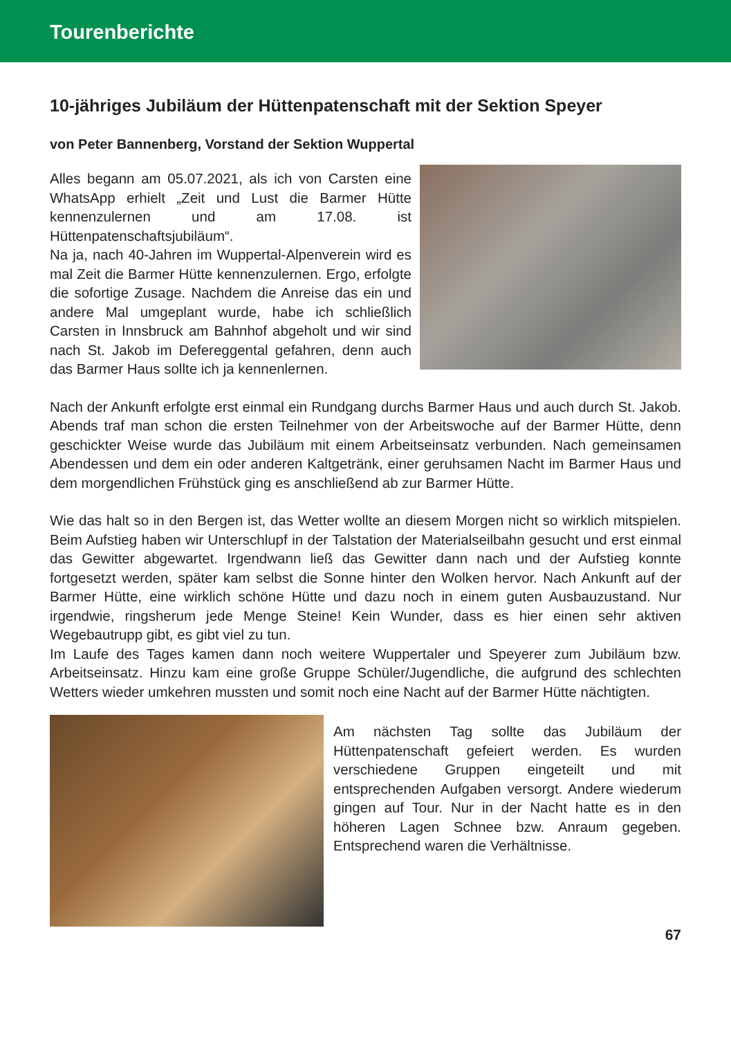Tourenberichte
10-jähriges Jubiläum der Hüttenpatenschaft mit der Sektion Speyer
von Peter Bannenberg, Vorstand der Sektion Wuppertal
Alles begann am 05.07.2021, als ich von Carsten eine WhatsApp erhielt „Zeit und Lust die Barmer Hütte kennenzulernen und am 17.08. ist Hüttenpatenschaftsjubiläum“.
Na ja, nach 40-Jahren im Wuppertal-Alpenverein wird es mal Zeit die Barmer Hütte kennenzulernen. Ergo, erfolgte die sofortige Zusage. Nachdem die Anreise das ein und andere Mal umgeplant wurde, habe ich schließlich Carsten in Innsbruck am Bahnhof abgeholt und wir sind nach St. Jakob im Defereggental gefahren, denn auch das Barmer Haus sollte ich ja kennenlernen.
Nach der Ankunft erfolgte erst einmal ein Rundgang durchs Barmer Haus und auch durch St. Jakob. Abends traf man schon die ersten Teilnehmer von der Arbeitswoche auf der Barmer Hütte, denn geschickter Weise wurde das Jubiläum mit einem Arbeitseinsatz verbunden. Nach gemeinsamen Abendessen und dem ein oder anderen Kaltgetränk, einer geruhsamen Nacht im Barmer Haus und dem morgendlichen Frühstück ging es anschließend ab zur Barmer Hütte.
Wie das halt so in den Bergen ist, das Wetter wollte an diesem Morgen nicht so wirklich mitspielen. Beim Aufstieg haben wir Unterschlupf in der Talstation der Materialseilbahn gesucht und erst einmal das Gewitter abgewartet. Irgendwann ließ das Gewitter dann nach und der Aufstieg konnte fortgesetzt werden, später kam selbst die Sonne hinter den Wolken hervor. Nach Ankunft auf der Barmer Hütte, eine wirklich schöne Hütte und dazu noch in einem guten Ausbauzustand. Nur irgendwie, ringsherum jede Menge Steine! Kein Wunder, dass es hier einen sehr aktiven Wegebautrupp gibt, es gibt viel zu tun.
Im Laufe des Tages kamen dann noch weitere Wuppertaler und Speyerer zum Jubiläum bzw. Arbeitseinsatz. Hinzu kam eine große Gruppe Schüler/Jugendliche, die aufgrund des schlechten Wetters wieder umkehren mussten und somit noch eine Nacht auf der Barmer Hütte nächtigten.
Am nächsten Tag sollte das Jubiläum der Hüttenpatenschaft gefeiert werden. Es wurden verschiedene Gruppen eingeteilt und mit entsprechenden Aufgaben versorgt. Andere wiederum gingen auf Tour. Nur in der Nacht hatte es in den höheren Lagen Schnee bzw. Anraum gegeben. Entsprechend waren die Verhältnisse.
67